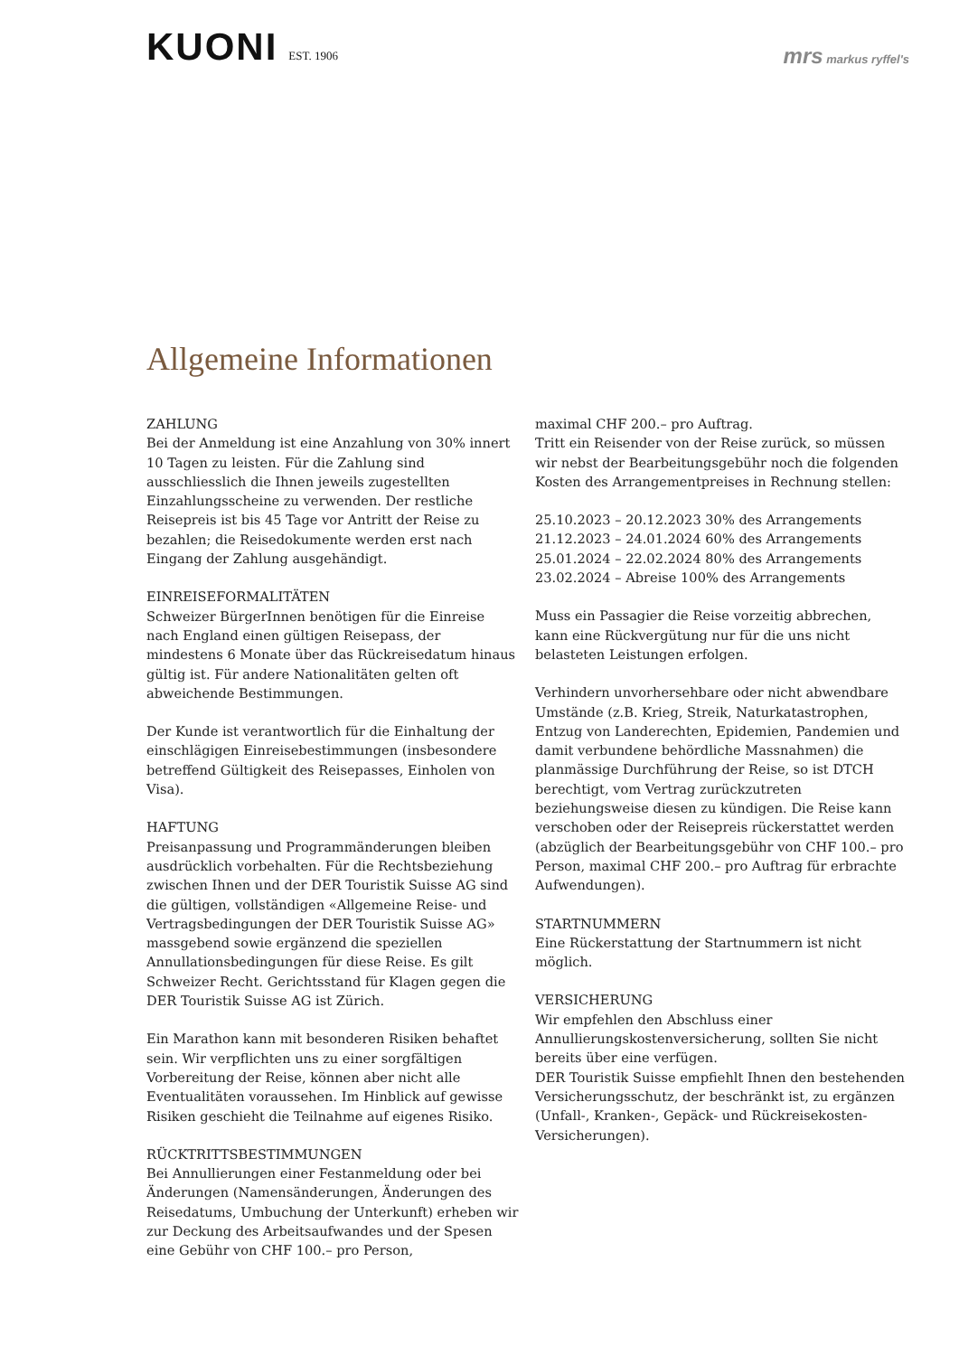KUONI EST. 1906
mrs markus ryffel's
Allgemeine Informationen
ZAHLUNG
Bei der Anmeldung ist eine Anzahlung von 30% innert 10 Tagen zu leisten. Für die Zahlung sind ausschliesslich die Ihnen jeweils zugestellten Einzahlungsscheine zu verwenden. Der restliche Reisepreis ist bis 45 Tage vor Antritt der Reise zu bezahlen; die Reisedokumente werden erst nach Eingang der Zahlung ausgehändigt.
EINREISEFORMALITÄTEN
Schweizer BürgerInnen benötigen für die Einreise nach England einen gültigen Reisepass, der mindestens 6 Monate über das Rückreisedatum hinaus gültig ist. Für andere Nationalitäten gelten oft abweichende Bestimmungen.
Der Kunde ist verantwortlich für die Einhaltung der einschlägigen Einreisebestimmungen (insbesondere betreffend Gültigkeit des Reisepasses, Einholen von Visa).
HAFTUNG
Preisanpassung und Programmänderungen bleiben ausdrücklich vorbehalten. Für die Rechtsbeziehung zwischen Ihnen und der DER Touristik Suisse AG sind die gültigen, vollständigen «Allgemeine Reise- und Vertragsbedingungen der DER Touristik Suisse AG» massgebend sowie ergänzend die speziellen Annullationsbedingungen für diese Reise. Es gilt Schweizer Recht. Gerichtsstand für Klagen gegen die DER Touristik Suisse AG ist Zürich.
Ein Marathon kann mit besonderen Risiken behaftet sein. Wir verpflichten uns zu einer sorgfältigen Vorbereitung der Reise, können aber nicht alle Eventualitäten voraussehen. Im Hinblick auf gewisse Risiken geschieht die Teilnahme auf eigenes Risiko.
RÜCKTRITTSBESTIMMUNGEN
Bei Annullierungen einer Festanmeldung oder bei Änderungen (Namensänderungen, Änderungen des Reisedatums, Umbuchung der Unterkunft) erheben wir zur Deckung des Arbeitsaufwandes und der Spesen eine Gebühr von CHF 100.– pro Person,
maximal CHF 200.– pro Auftrag.
Tritt ein Reisender von der Reise zurück, so müssen wir nebst der Bearbeitungsgebühr noch die folgenden Kosten des Arrangementpreises in Rechnung stellen:
25.10.2023 – 20.12.2023 30% des Arrangements
21.12.2023 – 24.01.2024 60% des Arrangements
25.01.2024 – 22.02.2024 80% des Arrangements
23.02.2024 – Abreise 100% des Arrangements
Muss ein Passagier die Reise vorzeitig abbrechen, kann eine Rückvergütung nur für die uns nicht belasteten Leistungen erfolgen.
Verhindern unvorhersehbare oder nicht abwendbare Umstände (z.B. Krieg, Streik, Naturkatastrophen, Entzug von Landerechten, Epidemien, Pandemien und damit verbundene behördliche Massnahmen) die planmässige Durchführung der Reise, so ist DTCH berechtigt, vom Vertrag zurückzutreten beziehungsweise diesen zu kündigen. Die Reise kann verschoben oder der Reisepreis rückerstattet werden (abzüglich der Bearbeitungsgebühr von CHF 100.– pro Person, maximal CHF 200.– pro Auftrag für erbrachte Aufwendungen).
STARTNUMMERN
Eine Rückerstattung der Startnummern ist nicht möglich.
VERSICHERUNG
Wir empfehlen den Abschluss einer Annullierungskostenversicherung, sollten Sie nicht bereits über eine verfügen.
DER Touristik Suisse empfiehlt Ihnen den bestehenden Versicherungsschutz, der beschränkt ist, zu ergänzen (Unfall-, Kranken-, Gepäck- und Rückreisekosten-Versicherungen).